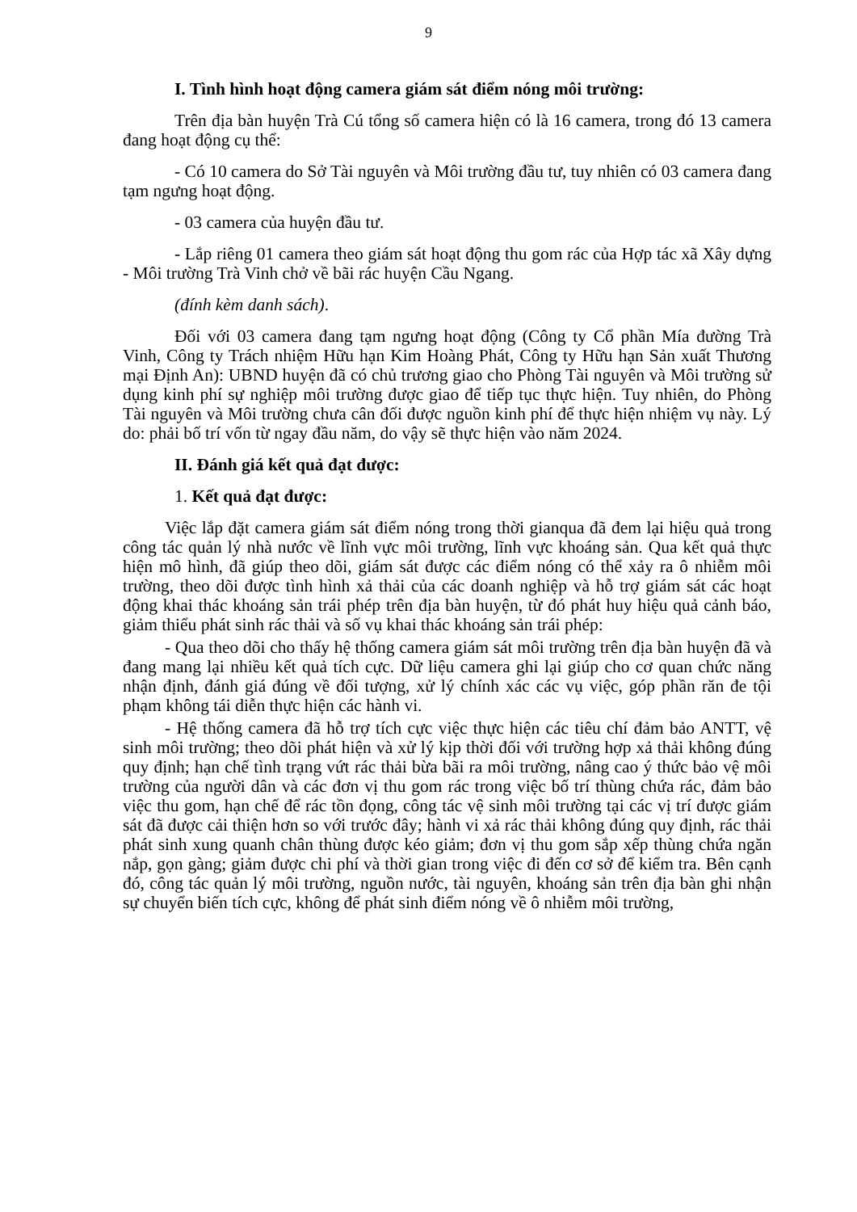9
I. Tình hình hoạt động camera giám sát điểm nóng môi trường:
Trên địa bàn huyện Trà Cú tổng số camera hiện có là 16 camera, trong đó 13 camera đang hoạt động cụ thể:
- Có 10 camera do Sở Tài nguyên và Môi trường đầu tư, tuy nhiên có 03 camera đang tạm ngưng hoạt động.
- 03 camera của huyện đầu tư.
- Lắp riêng 01 camera theo giám sát hoạt động thu gom rác của Hợp tác xã Xây dựng - Môi trường Trà Vinh chở về bãi rác huyện Cầu Ngang.
(đính kèm danh sách).
Đối với 03 camera đang tạm ngưng hoạt động (Công ty Cổ phần Mía đường Trà Vinh, Công ty Trách nhiệm Hữu hạn Kim Hoàng Phát, Công ty Hữu hạn Sản xuất Thương mại Định An): UBND huyện đã có chủ trương giao cho Phòng Tài nguyên và Môi trường sử dụng kinh phí sự nghiệp môi trường được giao để tiếp tục thực hiện. Tuy nhiên, do Phòng Tài nguyên và Môi trường chưa cân đối được nguồn kinh phí để thực hiện nhiệm vụ này. Lý do: phải bố trí vốn từ ngay đầu năm, do vậy sẽ thực hiện vào năm 2024.
II. Đánh giá kết quả đạt được:
1. Kết quả đạt được:
Việc lắp đặt camera giám sát điểm nóng trong thời gianqua đã đem lại hiệu quả trong công tác quản lý nhà nước về lĩnh vực môi trường, lĩnh vực khoáng sản. Qua kết quả thực hiện mô hình, đã giúp theo dõi, giám sát được các điểm nóng có thể xảy ra ô nhiễm môi trường, theo dõi được tình hình xả thải của các doanh nghiệp và hỗ trợ giám sát các hoạt động khai thác khoáng sản trái phép trên địa bàn huyện, từ đó phát huy hiệu quả cảnh báo, giảm thiểu phát sinh rác thải và số vụ khai thác khoáng sản trái phép:
- Qua theo dõi cho thấy hệ thống camera giám sát môi trường trên địa bàn huyện đã và đang mang lại nhiều kết quả tích cực. Dữ liệu camera ghi lại giúp cho cơ quan chức năng nhận định, đánh giá đúng về đối tượng, xử lý chính xác các vụ việc, góp phần răn đe tội phạm không tái diễn thực hiện các hành vi.
- Hệ thống camera đã hỗ trợ tích cực việc thực hiện các tiêu chí đảm bảo ANTT, vệ sinh môi trường; theo dõi phát hiện và xử lý kịp thời đối với trường hợp xả thải không đúng quy định; hạn chế tình trạng vứt rác thải bừa bãi ra môi trường, nâng cao ý thức bảo vệ môi trường của người dân và các đơn vị thu gom rác trong việc bố trí thùng chứa rác, đảm bảo việc thu gom, hạn chế để rác tồn đọng, công tác vệ sinh môi trường tại các vị trí được giám sát đã được cải thiện hơn so với trước đây; hành vi xả rác thải không đúng quy định, rác thải phát sinh xung quanh chân thùng được kéo giảm; đơn vị thu gom sắp xếp thùng chứa ngăn nắp, gọn gàng; giảm được chi phí và thời gian trong việc đi đến cơ sở để kiểm tra. Bên cạnh đó, công tác quản lý môi trường, nguồn nước, tài nguyên, khoáng sản trên địa bàn ghi nhận sự chuyển biến tích cực, không để phát sinh điểm nóng về ô nhiễm môi trường,